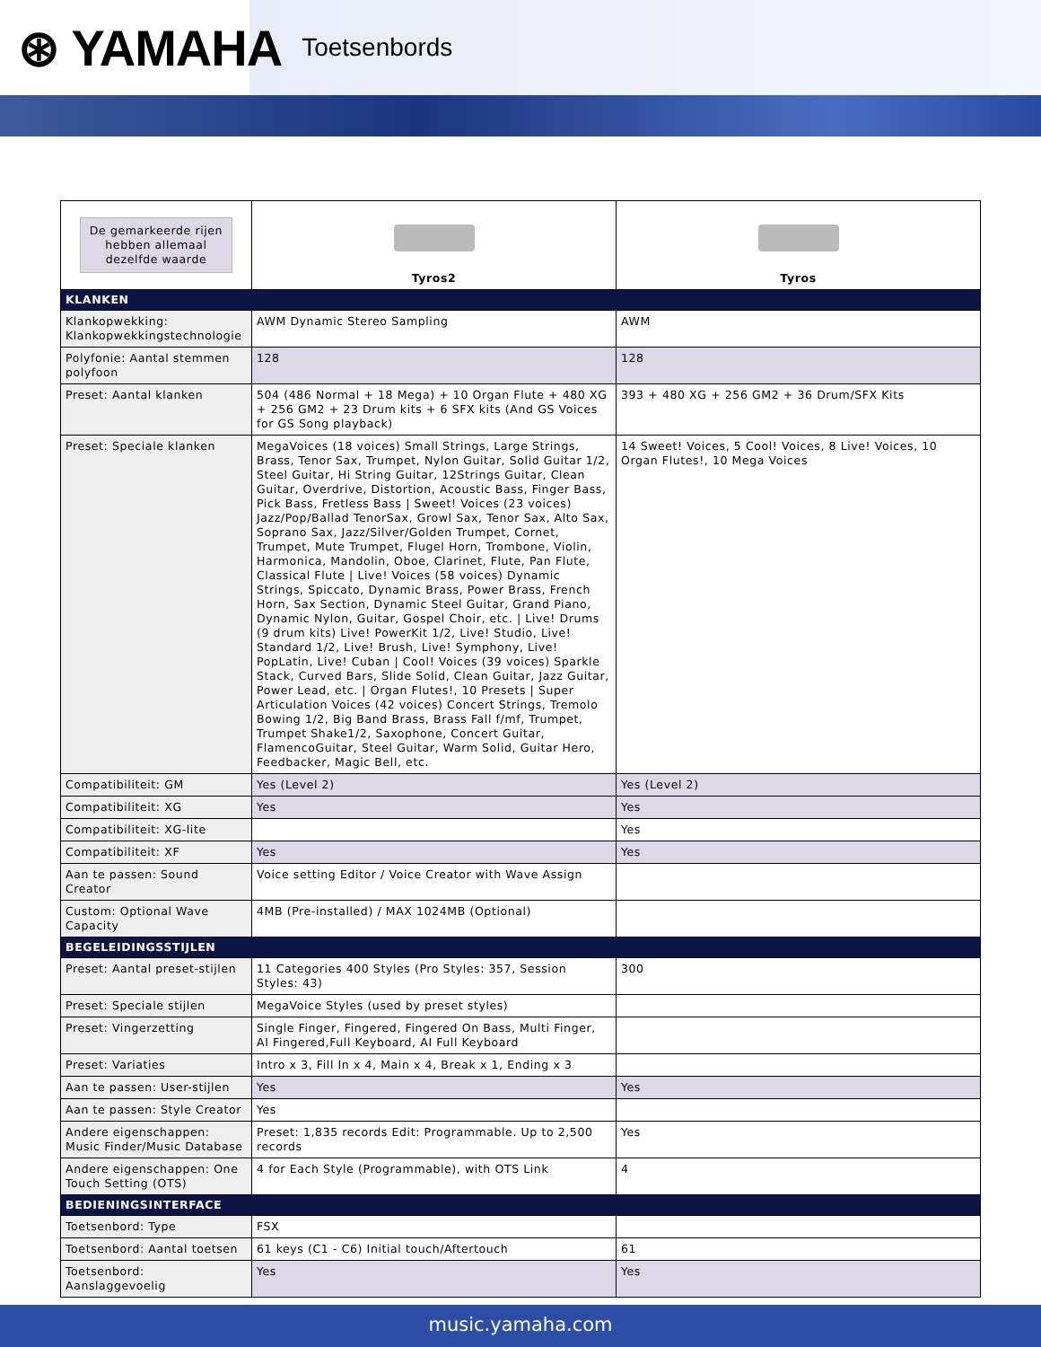⊛ YAMAHA Toetsenbords
| De gemarkeerde rijen hebben allemaal dezelfde waarde | Tyros2 | Tyros |
| KLANKEN | | |
| Klankopwekking: Klankopwekkingstechnologie | AWM Dynamic Stereo Sampling | AWM |
| Polyfonie: Aantal stemmen polyfoon | 128 | 128 |
| Preset: Aantal klanken | 504 (486 Normal + 18 Mega) + 10 Organ Flute + 480 XG + 256 GM2 + 23 Drum kits + 6 SFX kits (And GS Voices for GS Song playback) | 393 + 480 XG + 256 GM2 + 36 Drum/SFX Kits |
| Preset: Speciale klanken | MegaVoices (18 voices) Small Strings, Large Strings, Brass, Tenor Sax, Trumpet, Nylon Guitar, Solid Guitar 1/2, Steel Guitar, Hi String Guitar, 12Strings Guitar, Clean Guitar, Overdrive, Distortion, Acoustic Bass, Finger Bass, Pick Bass, Fretless Bass / Sweet! Voices (23 voices) Jazz/Pop/Ballad TenorSax, Growl Sax, Tenor Sax, Alto Sax, Soprano Sax, Jazz/Silver/Golden Trumpet, Cornet, Trumpet, Mute Trumpet, Flugel Horn, Trombone, Violin, Harmonica, Mandolin, Oboe, Clarinet, Flute, Pan Flute, Classical Flute / Live! Voices (58 voices) Dynamic Strings, Spiccato, Dynamic Brass, Power Brass, French Horn, Sax Section, Dynamic Steel Guitar, Grand Piano, Dynamic Nylon, Guitar, Gospel Choir, etc. / Live! Drums (9 drum kits) Live! PowerKit 1/2, Live! Studio, Live! Standard 1/2, Live! Brush, Live! Symphony, Live! PopLatin, Live! Cuban / Cool! Voices (39 voices) Sparkle Stack, Curved Bars, Slide Solid, Clean Guitar, Jazz Guitar, Power Lead, etc. / Organ Flutes!, 10 Presets / Super Articulation Voices (42 voices) Concert Strings, Tremolo Bowing 1/2, Big Band Brass, Brass Fall f/mf, Trumpet, Trumpet Shake1/2, Saxophone, Concert Guitar, FlamencoGuitar, Steel Guitar, Warm Solid, Guitar Hero, Feedbacker, Magic Bell, etc. | 14 Sweet! Voices, 5 Cool! Voices, 8 Live! Voices, 10 Organ Flutes!, 10 Mega Voices |
| Compatibiliteit: GM | Yes (Level 2) | Yes (Level 2) |
| Compatibiliteit: XG | Yes | Yes |
| Compatibiliteit: XG-lite | | Yes |
| Compatibiliteit: XF | Yes | Yes |
| Aan te passen: Sound Creator | Voice setting Editor / Voice Creator with Wave Assign | |
| Custom: Optional Wave Capacity | 4MB (Pre-installed) / MAX 1024MB (Optional) | |
| BEGELEIDINGSSTIJLEN | | |
| Preset: Aantal preset-stijlen | 11 Categories 400 Styles (Pro Styles: 357, Session Styles: 43) | 300 |
| Preset: Speciale stijlen | MegaVoice Styles (used by preset styles) | |
| Preset: Vingerzetting | Single Finger, Fingered, Fingered On Bass, Multi Finger, AI Fingered,Full Keyboard, AI Full Keyboard | |
| Preset: Variaties | Intro x 3, Fill In x 4, Main x 4, Break x 1, Ending x 3 | |
| Aan te passen: User-stijlen | Yes | Yes |
| Aan te passen: Style Creator | Yes | |
| Andere eigenschappen: Music Finder/Music Database | Preset: 1,835 records Edit: Programmable. Up to 2,500 records | Yes |
| Andere eigenschappen: One Touch Setting (OTS) | 4 for Each Style (Programmable), with OTS Link | 4 |
| BEDIENINGSINTERFACE | | |
| Toetsenbord: Type | FSX | |
| Toetsenbord: Aantal toetsen | 61 keys (C1 - C6) Initial touch/Aftertouch | 61 |
| Toetsenbord: Aanslaggevoelig | Yes | Yes |
music.yamaha.com